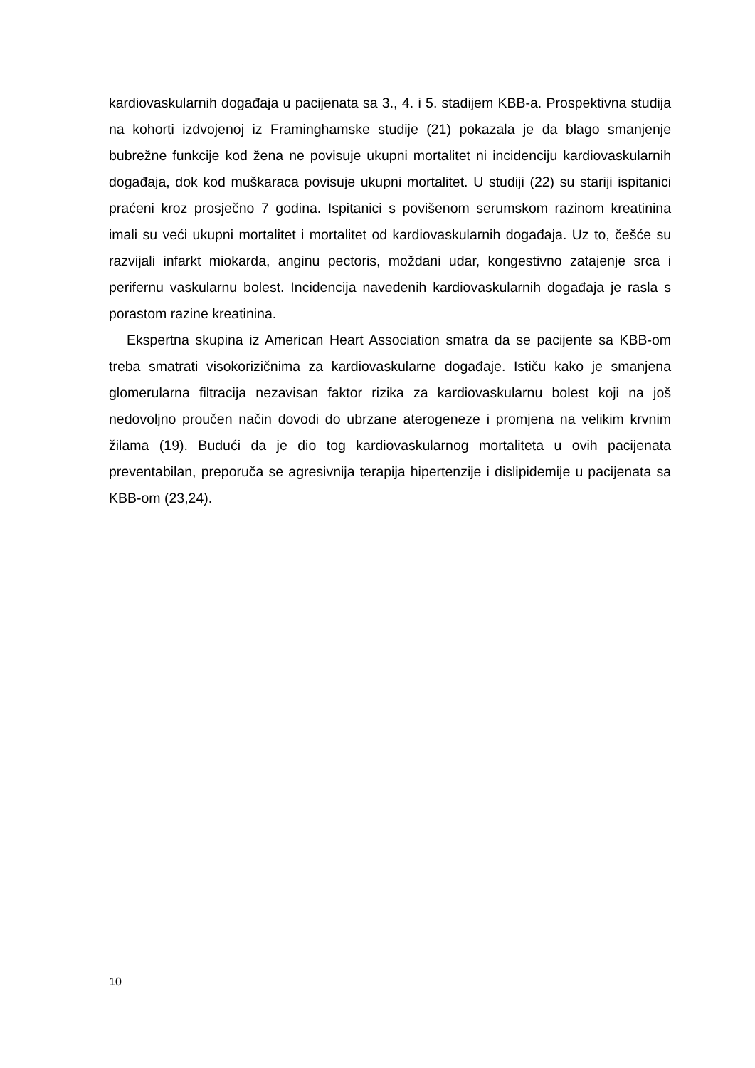kardiovaskularnih događaja u pacijenata sa 3., 4. i 5. stadijem KBB-a. Prospektivna studija na kohorti izdvojenoj iz Framinghamske studije (21) pokazala je da blago smanjenje bubrežne funkcije kod žena ne povisuje ukupni mortalitet ni incidenciju kardiovaskularnih događaja, dok kod muškaraca povisuje ukupni mortalitet. U studiji (22) su stariji ispitanici praćeni kroz prosječno 7 godina. Ispitanici s povišenom serumskom razinom kreatinina imali su veći ukupni mortalitet i mortalitet od kardiovaskularnih događaja. Uz to, češće su razvijali infarkt miokarda, anginu pectoris, moždani udar, kongestivno zatajenje srca i perifernu vaskularnu bolest. Incidencija navedenih kardiovaskularnih događaja je rasla s porastom razine kreatinina.
Ekspertna skupina iz American Heart Association smatra da se pacijente sa KBB-om treba smatrati visokorizičnima za kardiovaskularne događaje. Ističu kako je smanjena glomerularna filtracija nezavisan faktor rizika za kardiovaskularnu bolest koji na još nedovoljno proučen način dovodi do ubrzane aterogeneze i promjena na velikim krvnim žilama (19). Budući da je dio tog kardiovaskularnog mortaliteta u ovih pacijenata preventabilan, preporuča se agresivnija terapija hipertenzije i dislipidemije u pacijenata sa KBB-om (23,24).
10